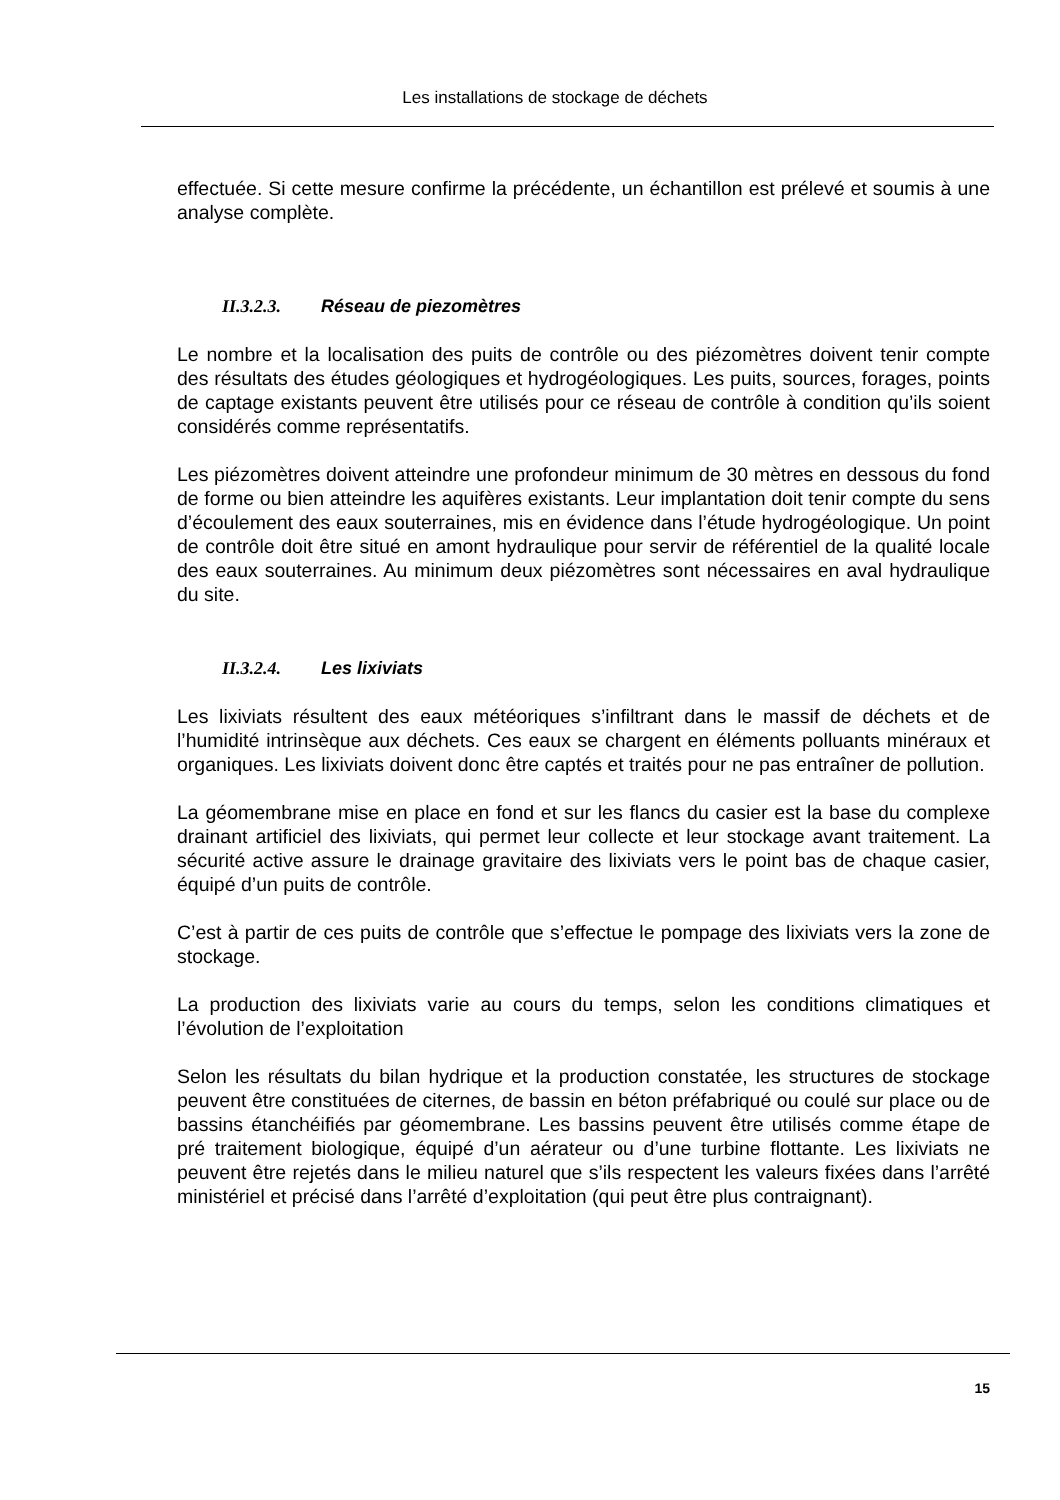Les installations de stockage de déchets
effectuée. Si cette mesure confirme la précédente, un échantillon est prélevé et soumis à une analyse complète.
II.3.2.3. Réseau de piezomètres
Le nombre et la localisation des puits de contrôle ou des piézomètres doivent tenir compte des résultats des études géologiques et hydrogéologiques. Les puits, sources, forages, points de captage existants peuvent être utilisés pour ce réseau de contrôle à condition qu’ils soient considérés comme représentatifs.
Les piézomètres doivent atteindre une profondeur minimum de 30 mètres en dessous du fond de forme ou bien atteindre les aquifères existants. Leur implantation doit tenir compte du sens d’écoulement des eaux souterraines, mis en évidence dans l’étude hydrogéologique. Un point de contrôle doit être situé en amont hydraulique pour servir de référentiel de la qualité locale des eaux souterraines. Au minimum deux piézomètres sont nécessaires en aval hydraulique du site.
II.3.2.4. Les lixiviats
Les lixiviats résultent des eaux météoriques s’infiltrant dans le massif de déchets et de l’humidité intrinsèque aux déchets. Ces eaux se chargent en éléments polluants minéraux et organiques. Les lixiviats doivent donc être captés et traités pour ne pas entraîner de pollution.
La géomembrane mise en place en fond et sur les flancs du casier est la base du complexe drainant artificiel des lixiviats, qui permet leur collecte et leur stockage avant traitement. La sécurité active assure le drainage gravitaire des lixiviats vers le point bas de chaque casier, équipé d’un puits de contrôle.
C’est à partir de ces puits de contrôle que s’effectue le pompage des lixiviats vers la zone de stockage.
La production des lixiviats varie au cours du temps, selon les conditions climatiques et l’évolution de l’exploitation
Selon les résultats du bilan hydrique et la production constatée, les structures de stockage peuvent être constituées de citernes, de bassin en béton préfabriqué ou coulé sur place ou de bassins étanchéifiés par géomembrane. Les bassins peuvent être utilisés comme étape de pré traitement biologique, équipé d’un aérateur ou d’une turbine flottante. Les lixiviats ne peuvent être rejetés dans le milieu naturel que s’ils respectent les valeurs fixées dans l’arrêté ministériel et précisé dans l’arrêté d’exploitation (qui peut être plus contraignant).
15